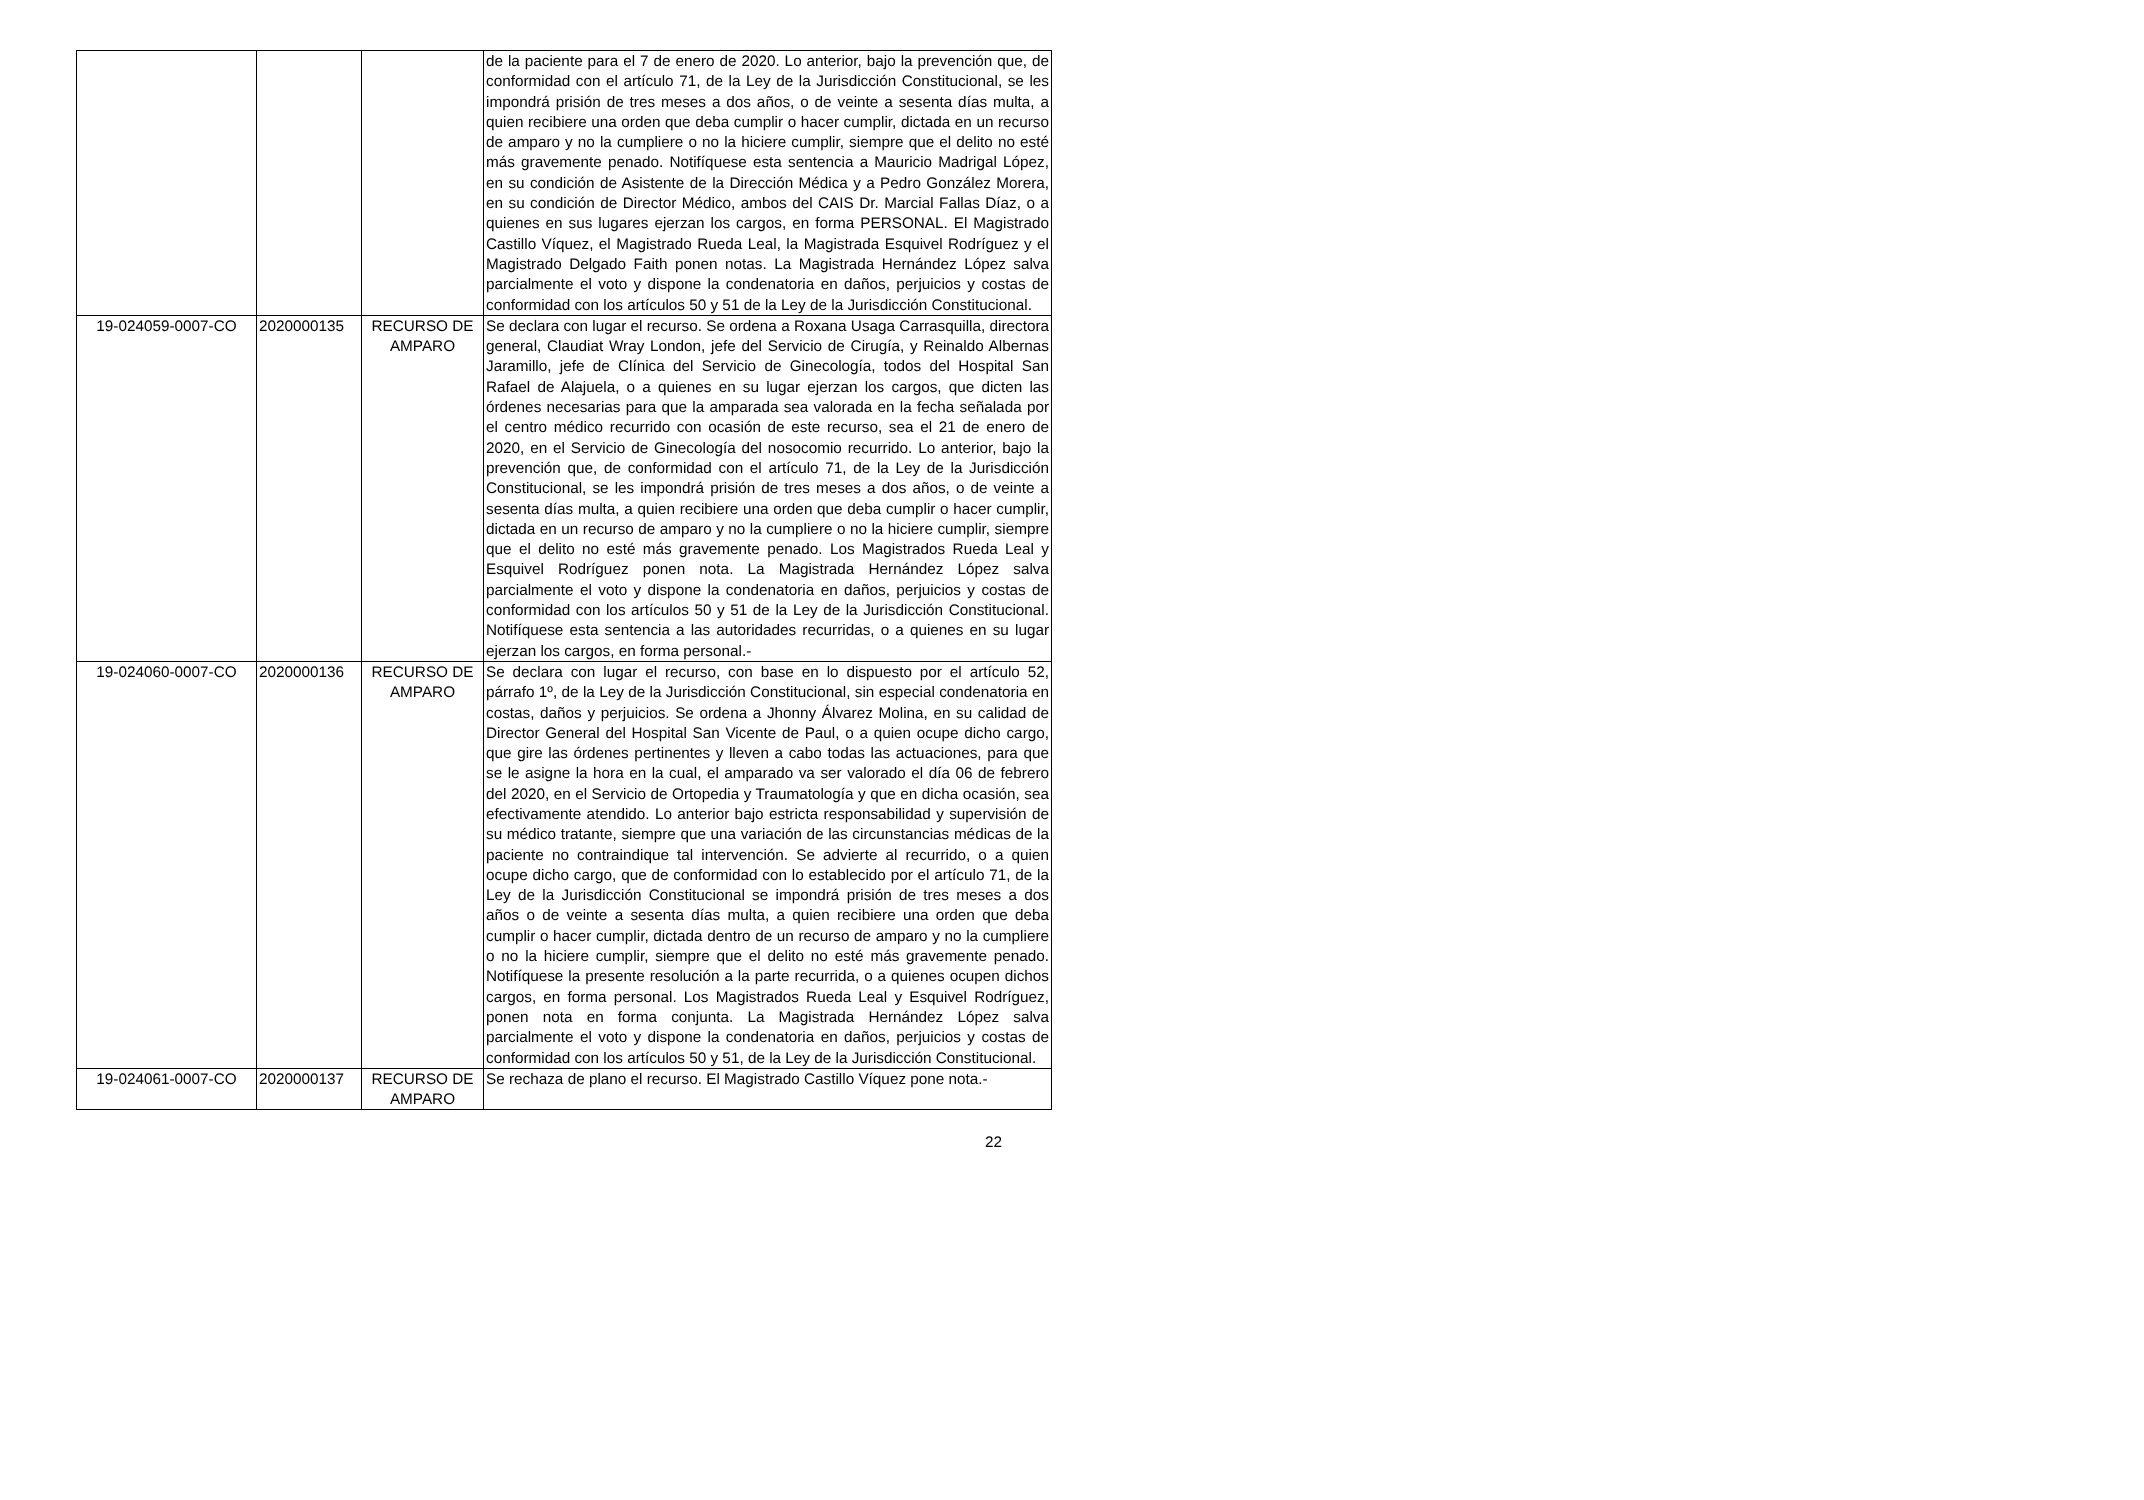| | | | de la paciente para el 7 de enero de 2020. Lo anterior, bajo la prevención que, de conformidad con el artículo 71, de la Ley de la Jurisdicción Constitucional, se les impondrá prisión de tres meses a dos años, o de veinte a sesenta días multa, a quien recibiere una orden que deba cumplir o hacer cumplir, dictada en un recurso de amparo y no la cumpliere o no la hiciere cumplir, siempre que el delito no esté más gravemente penado. Notifíquese esta sentencia a Mauricio Madrigal López, en su condición de Asistente de la Dirección Médica y a Pedro González Morera, en su condición de Director Médico, ambos del CAIS Dr. Marcial Fallas Díaz, o a quienes en sus lugares ejerzan los cargos, en forma PERSONAL. El Magistrado Castillo Víquez, el Magistrado Rueda Leal, la Magistrada Esquivel Rodríguez y el Magistrado Delgado Faith ponen notas. La Magistrada Hernández López salva parcialmente el voto y dispone la condenatoria en daños, perjuicios y costas de conformidad con los artículos 50 y 51 de la Ley de la Jurisdicción Constitucional. |
| 19-024059-0007-CO | 2020000135 | RECURSO DE AMPARO | Se declara con lugar el recurso. Se ordena a Roxana Usaga Carrasquilla, directora general, Claudiat Wray London, jefe del Servicio de Cirugía, y Reinaldo Albernas Jaramillo, jefe de Clínica del Servicio de Ginecología, todos del Hospital San Rafael de Alajuela, o a quienes en su lugar ejerzan los cargos, que dicten las órdenes necesarias para que la amparada sea valorada en la fecha señalada por el centro médico recurrido con ocasión de este recurso, sea el 21 de enero de 2020, en el Servicio de Ginecología del nosocomio recurrido. Lo anterior, bajo la prevención que, de conformidad con el artículo 71, de la Ley de la Jurisdicción Constitucional, se les impondrá prisión de tres meses a dos años, o de veinte a sesenta días multa, a quien recibiere una orden que deba cumplir o hacer cumplir, dictada en un recurso de amparo y no la cumpliere o no la hiciere cumplir, siempre que el delito no esté más gravemente penado. Los Magistrados Rueda Leal y Esquivel Rodríguez ponen nota. La Magistrada Hernández López salva parcialmente el voto y dispone la condenatoria en daños, perjuicios y costas de conformidad con los artículos 50 y 51 de la Ley de la Jurisdicción Constitucional. Notifíquese esta sentencia a las autoridades recurridas, o a quienes en su lugar ejerzan los cargos, en forma personal.- |
| 19-024060-0007-CO | 2020000136 | RECURSO DE AMPARO | Se declara con lugar el recurso, con base en lo dispuesto por el artículo 52, párrafo 1º, de la Ley de la Jurisdicción Constitucional, sin especial condenatoria en costas, daños y perjuicios. Se ordena a Jhonny Álvarez Molina, en su calidad de Director General del Hospital San Vicente de Paul, o a quien ocupe dicho cargo, que gire las órdenes pertinentes y lleven a cabo todas las actuaciones, para que se le asigne la hora en la cual, el amparado va ser valorado el día 06 de febrero del 2020, en el Servicio de Ortopedia y Traumatología y que en dicha ocasión, sea efectivamente atendido. Lo anterior bajo estricta responsabilidad y supervisión de su médico tratante, siempre que una variación de las circunstancias médicas de la paciente no contraindique tal intervención. Se advierte al recurrido, o a quien ocupe dicho cargo, que de conformidad con lo establecido por el artículo 71, de la Ley de la Jurisdicción Constitucional se impondrá prisión de tres meses a dos años o de veinte a sesenta días multa, a quien recibiere una orden que deba cumplir o hacer cumplir, dictada dentro de un recurso de amparo y no la cumpliere o no la hiciere cumplir, siempre que el delito no esté más gravemente penado. Notifíquese la presente resolución a la parte recurrida, o a quienes ocupen dichos cargos, en forma personal. Los Magistrados Rueda Leal y Esquivel Rodríguez, ponen nota en forma conjunta. La Magistrada Hernández López salva parcialmente el voto y dispone la condenatoria en daños, perjuicios y costas de conformidad con los artículos 50 y 51, de la Ley de la Jurisdicción Constitucional. |
| 19-024061-0007-CO | 2020000137 | RECURSO DE AMPARO | Se rechaza de plano el recurso. El Magistrado Castillo Víquez pone nota.- |
22